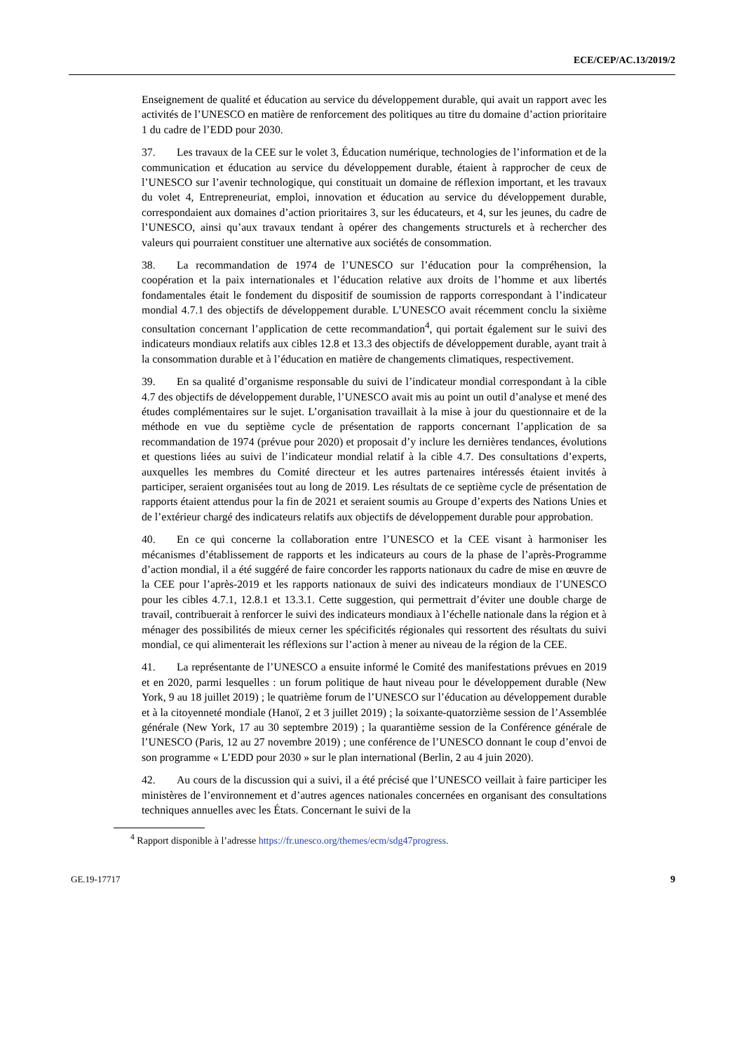ECE/CEP/AC.13/2019/2
Enseignement de qualité et éducation au service du développement durable, qui avait un rapport avec les activités de l’UNESCO en matière de renforcement des politiques au titre du domaine d’action prioritaire 1 du cadre de l’EDD pour 2030.
37. Les travaux de la CEE sur le volet 3, Éducation numérique, technologies de l’information et de la communication et éducation au service du développement durable, étaient à rapprocher de ceux de l’UNESCO sur l’avenir technologique, qui constituait un domaine de réflexion important, et les travaux du volet 4, Entrepreneuriat, emploi, innovation et éducation au service du développement durable, correspondaient aux domaines d’action prioritaires 3, sur les éducateurs, et 4, sur les jeunes, du cadre de l’UNESCO, ainsi qu’aux travaux tendant à opérer des changements structurels et à rechercher des valeurs qui pourraient constituer une alternative aux sociétés de consommation.
38. La recommandation de 1974 de l’UNESCO sur l’éducation pour la compréhension, la coopération et la paix internationales et l’éducation relative aux droits de l’homme et aux libertés fondamentales était le fondement du dispositif de soumission de rapports correspondant à l’indicateur mondial 4.7.1 des objectifs de développement durable. L’UNESCO avait récemment conclu la sixième consultation concernant l’application de cette recommandation<sup>4</sup>, qui portait également sur le suivi des indicateurs mondiaux relatifs aux cibles 12.8 et 13.3 des objectifs de développement durable, ayant trait à la consommation durable et à l’éducation en matière de changements climatiques, respectivement.
39. En sa qualité d’organisme responsable du suivi de l’indicateur mondial correspondant à la cible 4.7 des objectifs de développement durable, l’UNESCO avait mis au point un outil d’analyse et mené des études complémentaires sur le sujet. L’organisation travaillait à la mise à jour du questionnaire et de la méthode en vue du septième cycle de présentation de rapports concernant l’application de sa recommandation de 1974 (prévue pour 2020) et proposait d’y inclure les dernières tendances, évolutions et questions liées au suivi de l’indicateur mondial relatif à la cible 4.7. Des consultations d’experts, auxquelles les membres du Comité directeur et les autres partenaires intéressés étaient invités à participer, seraient organisées tout au long de 2019. Les résultats de ce septième cycle de présentation de rapports étaient attendus pour la fin de 2021 et seraient soumis au Groupe d’experts des Nations Unies et de l’extérieur chargé des indicateurs relatifs aux objectifs de développement durable pour approbation.
40. En ce qui concerne la collaboration entre l’UNESCO et la CEE visant à harmoniser les mécanismes d’établissement de rapports et les indicateurs au cours de la phase de l’après-Programme d’action mondial, il a été suggéré de faire concorder les rapports nationaux du cadre de mise en œuvre de la CEE pour l’après-2019 et les rapports nationaux de suivi des indicateurs mondiaux de l’UNESCO pour les cibles 4.7.1, 12.8.1 et 13.3.1. Cette suggestion, qui permettrait d’éviter une double charge de travail, contribuerait à renforcer le suivi des indicateurs mondiaux à l’échelle nationale dans la région et à ménager des possibilités de mieux cerner les spécificités régionales qui ressortent des résultats du suivi mondial, ce qui alimenterait les réflexions sur l’action à mener au niveau de la région de la CEE.
41. La représentante de l’UNESCO a ensuite informé le Comité des manifestations prévues en 2019 et en 2020, parmi lesquelles : un forum politique de haut niveau pour le développement durable (New York, 9 au 18 juillet 2019) ; le quatrième forum de l’UNESCO sur l’éducation au développement durable et à la citoyenneté mondiale (Hanoï, 2 et 3 juillet 2019) ; la soixante-quatorzième session de l’Assemblée générale (New York, 17 au 30 septembre 2019) ; la quarantième session de la Conférence générale de l’UNESCO (Paris, 12 au 27 novembre 2019) ; une conférence de l’UNESCO donnant le coup d’envoi de son programme « L’EDD pour 2030 » sur le plan international (Berlin, 2 au 4 juin 2020).
42. Au cours de la discussion qui a suivi, il a été précisé que l’UNESCO veillait à faire participer les ministères de l’environnement et d’autres agences nationales concernées en organisant des consultations techniques annuelles avec les États. Concernant le suivi de la
<sup>4</sup> Rapport disponible à l’adresse https://fr.unesco.org/themes/ecm/sdg47progress.
GE.19-17717 9